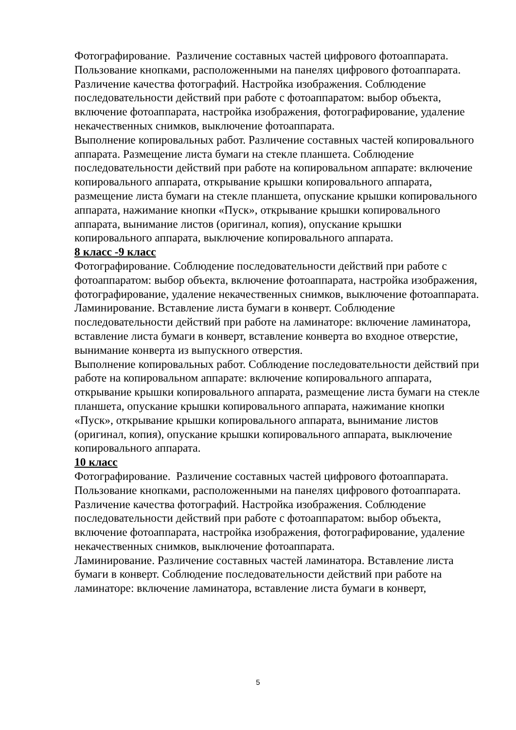Фотографирование. Различение составных частей цифрового фотоаппарата. Пользование кнопками, расположенными на панелях цифрового фотоаппарата. Различение качества фотографий. Настройка изображения. Соблюдение последовательности действий при работе с фотоаппаратом: выбор объекта, включение фотоаппарата, настройка изображения, фотографирование, удаление некачественных снимков, выключение фотоаппарата.
Выполнение копировальных работ. Различение составных частей копировального аппарата. Размещение листа бумаги на стекле планшета. Соблюдение последовательности действий при работе на копировальном аппарате: включение копировального аппарата, открывание крышки копировального аппарата, размещение листа бумаги на стекле планшета, опускание крышки копировального аппарата, нажимание кнопки «Пуск», открывание крышки копировального аппарата, вынимание листов (оригинал, копия), опускание крышки копировального аппарата, выключение копировального аппарата.
8 класс -9 класс
Фотографирование. Соблюдение последовательности действий при работе с фотоаппаратом: выбор объекта, включение фотоаппарата, настройка изображения, фотографирование, удаление некачественных снимков, выключение фотоаппарата.
Ламинирование. Вставление листа бумаги в конверт. Соблюдение последовательности действий при работе на ламинаторе: включение ламинатора, вставление листа бумаги в конверт, вставление конверта во входное отверстие, вынимание конверта из выпускного отверстия.
Выполнение копировальных работ. Соблюдение последовательности действий при работе на копировальном аппарате: включение копировального аппарата, открывание крышки копировального аппарата, размещение листа бумаги на стекле планшета, опускание крышки копировального аппарата, нажимание кнопки «Пуск», открывание крышки копировального аппарата, вынимание листов (оригинал, копия), опускание крышки копировального аппарата, выключение копировального аппарата.
10 класс
Фотографирование. Различение составных частей цифрового фотоаппарата. Пользование кнопками, расположенными на панелях цифрового фотоаппарата. Различение качества фотографий. Настройка изображения. Соблюдение последовательности действий при работе с фотоаппаратом: выбор объекта, включение фотоаппарата, настройка изображения, фотографирование, удаление некачественных снимков, выключение фотоаппарата.
Ламинирование. Различение составных частей ламинатора. Вставление листа бумаги в конверт. Соблюдение последовательности действий при работе на ламинаторе: включение ламинатора, вставление листа бумаги в конверт,
5